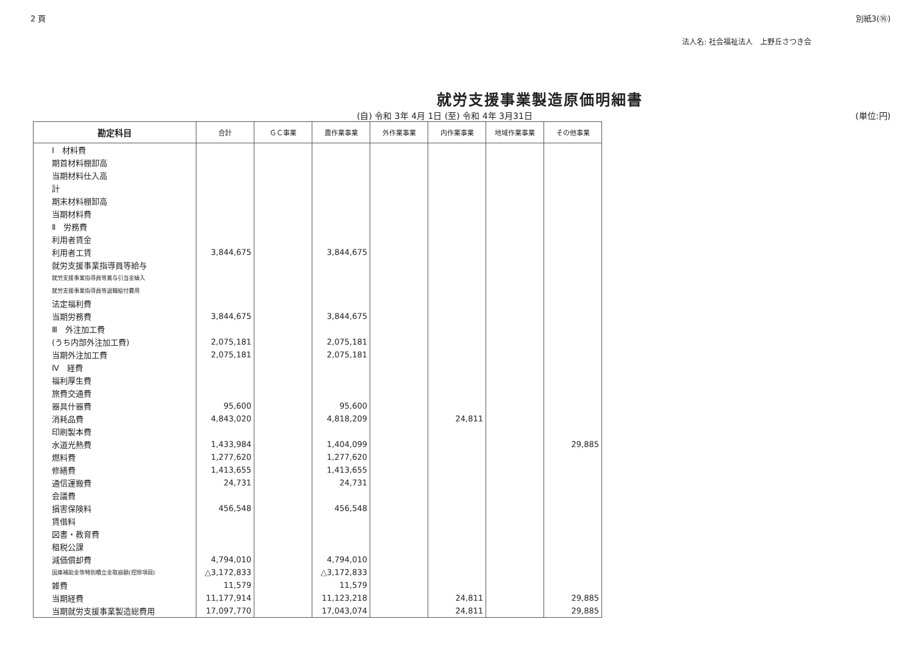2 頁 別紙3(⑯)
法人名: 社会福祉法人　上野丘さつき会
就労支援事業製造原価明細書
(自) 令和 3年 4月 1日 (至) 令和 4年 3月31日 (単位:円)
| 勘定科目 | 合計 | ＧＣ事業 | 農作業事業 | 外作業事業 | 内作業事業 | 地域作業事業 | その他事業 |
| --- | --- | --- | --- | --- | --- | --- | --- |
| Ⅰ 材料費 | | | | | | | |
| 期首材料棚卸高 | | | | | | | |
| 当期材料仕入高 | | | | | | | |
| 計 | | | | | | | |
| 期末材料棚卸高 | | | | | | | |
| 当期材料費 | | | | | | | |
| Ⅱ 労務費 | | | | | | | |
| 利用者賃金 | | | | | | | |
| 利用者工賃 | 3,844,675 | | 3,844,675 | | | | |
| 就労支援事業指導員等給与 | | | | | | | |
| 就労支援事業指導員等賞与引当金繰入 | | | | | | | |
| 就労支援事業指導員等退職給付費用 | | | | | | | |
| 法定福利費 | | | | | | | |
| 当期労務費 | 3,844,675 | | 3,844,675 | | | | |
| Ⅲ 外注加工費 | | | | | | | |
| (うち内部外注加工費) | 2,075,181 | | 2,075,181 | | | | |
| 当期外注加工費 | 2,075,181 | | 2,075,181 | | | | |
| Ⅳ 経費 | | | | | | | |
| 福利厚生費 | | | | | | | |
| 旅費交通費 | | | | | | | |
| 器具什器費 | 95,600 | | 95,600 | | | | |
| 消耗品費 | 4,843,020 | | 4,818,209 | | 24,811 | | |
| 印刷製本費 | | | | | | | |
| 水道光熱費 | 1,433,984 | | 1,404,099 | | | | 29,885 |
| 燃料費 | 1,277,620 | | 1,277,620 | | | | |
| 修繕費 | 1,413,655 | | 1,413,655 | | | | |
| 通信運搬費 | 24,731 | | 24,731 | | | | |
| 会議費 | | | | | | | |
| 損害保険料 | 456,548 | | 456,548 | | | | |
| 賃借料 | | | | | | | |
| 図書・教育費 | | | | | | | |
| 租税公課 | | | | | | | |
| 減価償却費 | 4,794,010 | | 4,794,010 | | | | |
| 国庫補助金等特別積立金取崩額(控除項目) | △3,172,833 | | △3,172,833 | | | | |
| 雑費 | 11,579 | | 11,579 | | | | |
| 当期経費 | 11,177,914 | | 11,123,218 | | 24,811 | | 29,885 |
| 当期就労支援事業製造総費用 | 17,097,770 | | 17,043,074 | | 24,811 | | 29,885 |